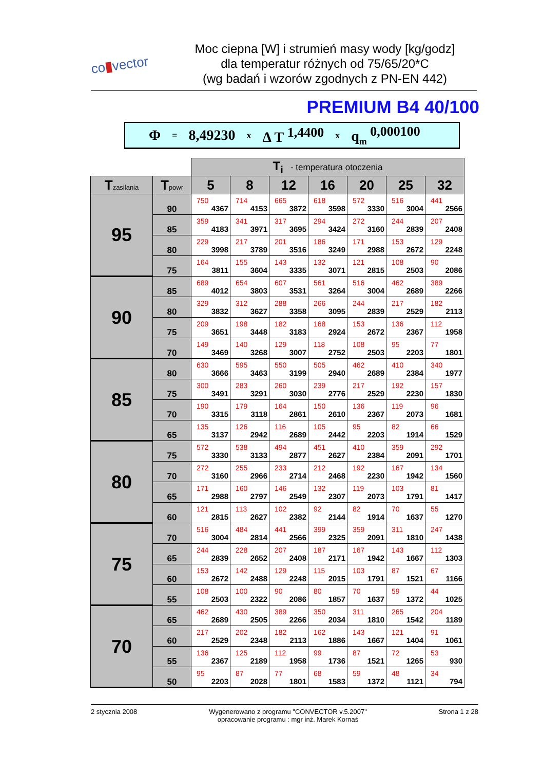co▮vector
Moc ciepna [W] i strumień masy wody [kg/godz]
dla temperatur różnych od 75/65/20*C
(wg badań i wzorów zgodnych z PN-EN 442)
PREMIUM B4 40/100
Φ = 8,49230 x Δ T<sup>1,4400</sup> x q<sub>m</sub><sup>0,000100</sup>
| | | T<sub>i</sub> - temperatura otoczenia | | | | | | |
| T zasilania | T powr | 5 | 8 | 12 | 16 | 20 | 25 | 32 |
| 95 | 90 | 750 4367 | 714 4153 | 665 3872 | 618 3598 | 572 3330 | 516 3004 | 441 2566 |
| | 85 | 359 4183 | 341 3971 | 317 3695 | 294 3424 | 272 3160 | 244 2839 | 207 2408 |
| | 80 | 229 3998 | 217 3789 | 201 3516 | 186 3249 | 171 2988 | 153 2672 | 129 2248 |
| | 75 | 164 3811 | 155 3604 | 143 3335 | 132 3071 | 121 2815 | 108 2503 | 90 2086 |
| 90 | 85 | 689 4012 | 654 3803 | 607 3531 | 561 3264 | 516 3004 | 462 2689 | 389 2266 |
| | 80 | 329 3832 | 312 3627 | 288 3358 | 266 3095 | 244 2839 | 217 2529 | 182 2113 |
| | 75 | 209 3651 | 198 3448 | 182 3183 | 168 2924 | 153 2672 | 136 2367 | 112 1958 |
| | 70 | 149 3469 | 140 3268 | 129 3007 | 118 2752 | 108 2503 | 95 2203 | 77 1801 |
| 85 | 80 | 630 3666 | 595 3463 | 550 3199 | 505 2940 | 462 2689 | 410 2384 | 340 1977 |
| | 75 | 300 3491 | 283 3291 | 260 3030 | 239 2776 | 217 2529 | 192 2230 | 157 1830 |
| | 70 | 190 3315 | 179 3118 | 164 2861 | 150 2610 | 136 2367 | 119 2073 | 96 1681 |
| | 65 | 135 3137 | 126 2942 | 116 2689 | 105 2442 | 95 2203 | 82 1914 | 66 1529 |
| 80 | 75 | 572 3330 | 538 3133 | 494 2877 | 451 2627 | 410 2384 | 359 2091 | 292 1701 |
| | 70 | 272 3160 | 255 2966 | 233 2714 | 212 2468 | 192 2230 | 167 1942 | 134 1560 |
| | 65 | 171 2988 | 160 2797 | 146 2549 | 132 2307 | 119 2073 | 103 1791 | 81 1417 |
| | 60 | 121 2815 | 113 2627 | 102 2382 | 92 2144 | 82 1914 | 70 1637 | 55 1270 |
| 75 | 70 | 516 3004 | 484 2814 | 441 2566 | 399 2325 | 359 2091 | 311 1810 | 247 1438 |
| | 65 | 244 2839 | 228 2652 | 207 2408 | 187 2171 | 167 1942 | 143 1667 | 112 1303 |
| | 60 | 153 2672 | 142 2488 | 129 2248 | 115 2015 | 103 1791 | 87 1521 | 67 1166 |
| | 55 | 108 2503 | 100 2322 | 90 2086 | 80 1857 | 70 1637 | 59 1372 | 44 1025 |
| 70 | 65 | 462 2689 | 430 2505 | 389 2266 | 350 2034 | 311 1810 | 265 1542 | 204 1189 |
| | 60 | 217 2529 | 202 2348 | 182 2113 | 162 1886 | 143 1667 | 121 1404 | 91 1061 |
| | 55 | 136 2367 | 125 2189 | 112 1958 | 99 1736 | 87 1521 | 72 1265 | 53 930 |
| | 50 | 95 2203 | 87 2028 | 77 1801 | 68 1583 | 59 1372 | 48 1121 | 34 794 |
2 stycznia 2008 Wygenerowano z programu "CONVECTOR v.5.2007"
opracowanie programu : mgr inż. Marek Kornaś Strona 1 z 28